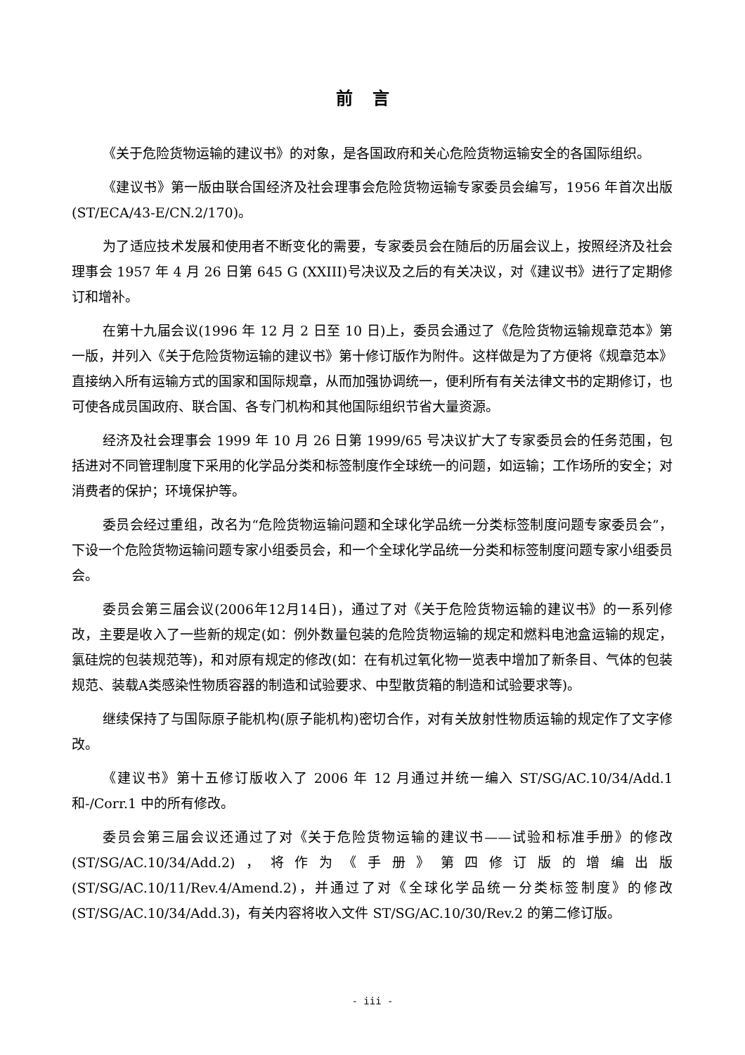前言
《关于危险货物运输的建议书》的对象，是各国政府和关心危险货物运输安全的各国际组织。
《建议书》第一版由联合国经济及社会理事会危险货物运输专家委员会编写，1956 年首次出版(ST/ECA/43-E/CN.2/170)。
为了适应技术发展和使用者不断变化的需要，专家委员会在随后的历届会议上，按照经济及社会理事会 1957 年 4 月 26 日第 645 G (XXIII)号决议及之后的有关决议，对《建议书》进行了定期修订和增补。
在第十九届会议(1996 年 12 月 2 日至 10 日)上，委员会通过了《危险货物运输规章范本》第一版，并列入《关于危险货物运输的建议书》第十修订版作为附件。这样做是为了方便将《规章范本》直接纳入所有运输方式的国家和国际规章，从而加强协调统一，便利所有有关法律文书的定期修订，也可使各成员国政府、联合国、各专门机构和其他国际组织节省大量资源。
经济及社会理事会 1999 年 10 月 26 日第 1999/65 号决议扩大了专家委员会的任务范围，包括进对不同管理制度下采用的化学品分类和标签制度作全球统一的问题，如运输；工作场所的安全；对消费者的保护；环境保护等。
委员会经过重组，改名为“危险货物运输问题和全球化学品统一分类标签制度问题专家委员会”，下设一个危险货物运输问题专家小组委员会，和一个全球化学品统一分类和标签制度问题专家小组委员会。
委员会第三届会议(2006年12月14日)，通过了对《关于危险货物运输的建议书》的一系列修改，主要是收入了一些新的规定(如：例外数量包装的危险货物运输的规定和燃料电池盒运输的规定，氯硅烷的包装规范等)，和对原有规定的修改(如：在有机过氧化物一览表中增加了新条目、气体的包装规范、装载A类感染性物质容器的制造和试验要求、中型散货箱的制造和试验要求等)。
继续保持了与国际原子能机构(原子能机构)密切合作，对有关放射性物质运输的规定作了文字修改。
《建议书》第十五修订版收入了 2006 年 12 月通过并统一编入 ST/SG/AC.10/34/Add.1 和-/Corr.1 中的所有修改。
委员会第三届会议还通过了对《关于危险货物运输的建议书——试验和标准手册》的修改(ST/SG/AC.10/34/Add.2)，将作为《手册》第四修订版的增编出版(ST/SG/AC.10/11/Rev.4/Amend.2)，并通过了对《全球化学品统一分类标签制度》的修改(ST/SG/AC.10/34/Add.3)，有关内容将收入文件 ST/SG/AC.10/30/Rev.2 的第二修订版。
- iii -